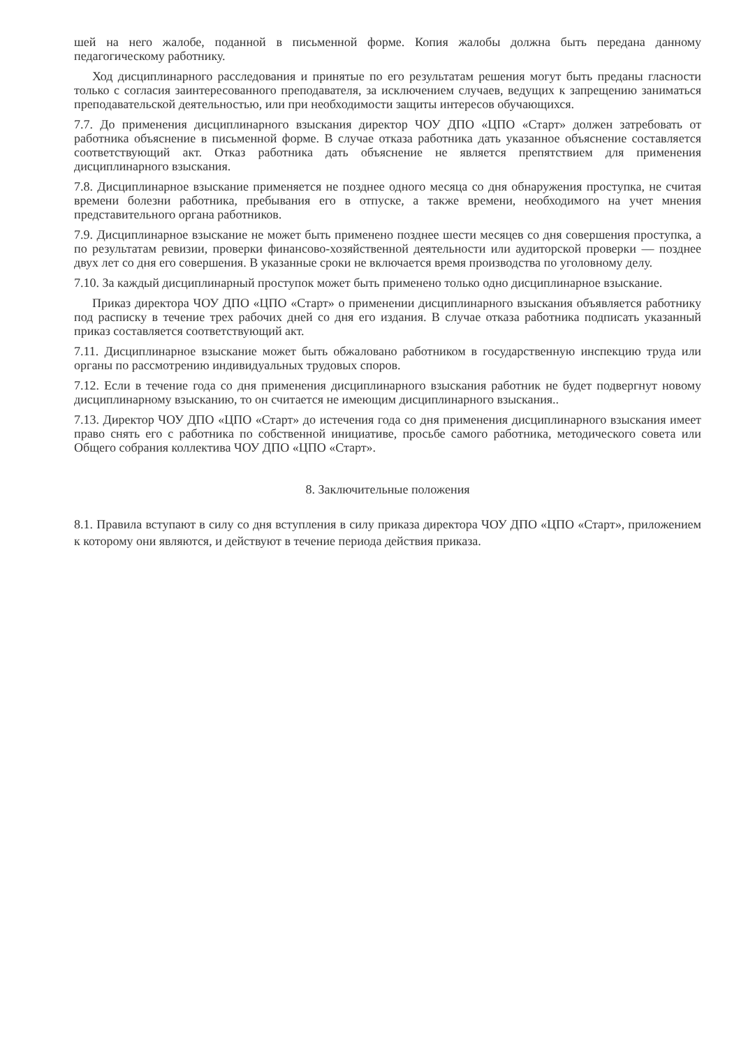шей на него жалобе, поданной в письменной форме. Копия жалобы должна быть передана данному педагогическому работнику.
Ход дисциплинарного расследования и принятые по его результатам решения могут быть преданы гласности только с согласия заинтересованного преподавателя, за исключением случаев, ведущих к запрещению заниматься преподавательской деятельностью, или при необходимости защиты интересов обучающихся.
7.7. До применения дисциплинарного взыскания директор ЧОУ ДПО «ЦПО «Старт» должен затребовать от работника объяснение в письменной форме. В случае отказа работника дать указанное объяснение составляется соответствующий акт. Отказ работника дать объяснение не является препятствием для применения дисциплинарного взыскания.
7.8. Дисциплинарное взыскание применяется не позднее одного месяца со дня обнаружения проступка, не считая времени болезни работника, пребывания его в отпуске, а также времени, необходимого на учет мнения представительного органа работников.
7.9. Дисциплинарное взыскание не может быть применено позднее шести месяцев со дня совершения проступка, а по результатам ревизии, проверки финансово-хозяйственной деятельности или аудиторской проверки — позднее двух лет со дня его совершения. В указанные сроки не включается время производства по уголовному делу.
7.10. За каждый дисциплинарный проступок может быть применено только одно дисциплинарное взыскание.
Приказ директора ЧОУ ДПО «ЦПО «Старт» о применении дисциплинарного взыскания объявляется работнику под расписку в течение трех рабочих дней со дня его издания. В случае отказа работника подписать указанный приказ составляется соответствующий акт.
7.11. Дисциплинарное взыскание может быть обжаловано работником в государственную инспекцию труда или органы по рассмотрению индивидуальных трудовых споров.
7.12. Если в течение года со дня применения дисциплинарного взыскания работник не будет подвергнут новому дисциплинарному взысканию, то он считается не имеющим дисциплинарного взыскания..
7.13. Директор ЧОУ ДПО «ЦПО «Старт» до истечения года со дня применения дисциплинарного взыскания имеет право снять его с работника по собственной инициативе, просьбе самого работника, методического совета или Общего собрания коллектива ЧОУ ДПО «ЦПО «Старт».
8. Заключительные положения
8.1. Правила вступают в силу со дня вступления в силу приказа директора ЧОУ ДПО «ЦПО «Старт», приложением к которому они являются, и действуют в течение периода действия приказа.